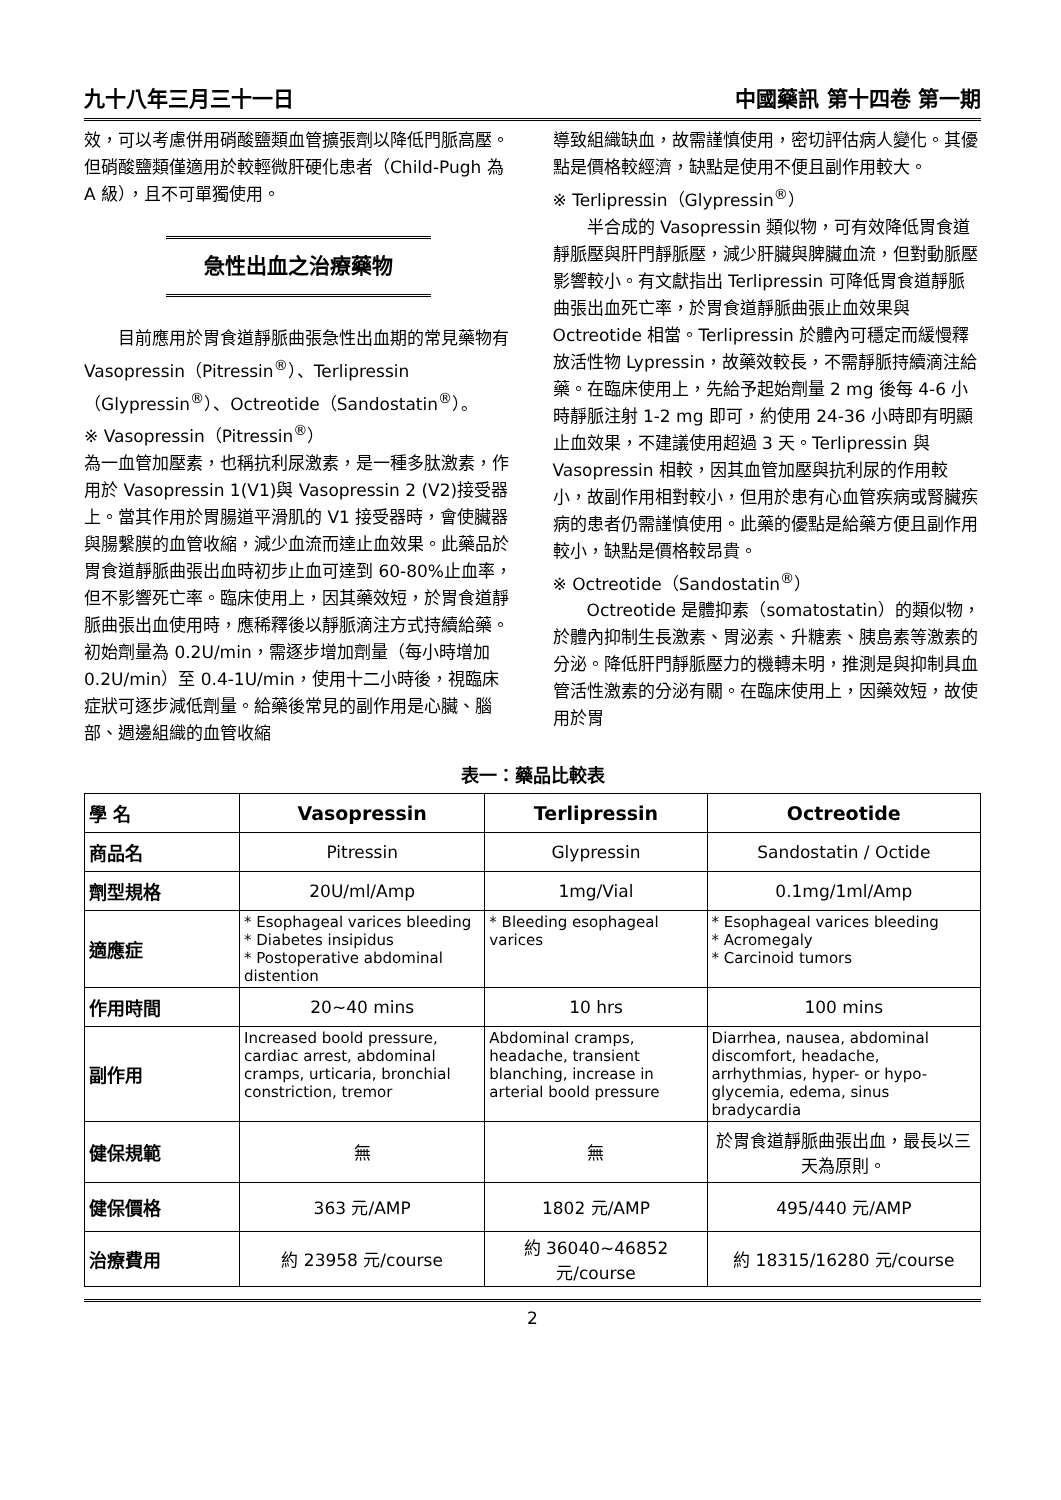九十八年三月三十一日 中國藥訊 第十四卷 第一期
效，可以考慮併用硝酸鹽類血管擴張劑以降低門脈高壓。但硝酸鹽類僅適用於較輕微肝硬化患者（Child-Pugh 為 A 級），且不可單獨使用。
急性出血之治療藥物
目前應用於胃食道靜脈曲張急性出血期的常見藥物有 Vasopressin（Pitressin<sup>®</sup>）、Terlipressin（Glypressin<sup>®</sup>）、Octreotide（Sandostatin<sup>®</sup>）。
※ Vasopressin（Pitressin<sup>®</sup>）
為一血管加壓素，也稱抗利尿激素，是一種多肽激素，作用於 Vasopressin 1(V1)與 Vasopressin 2 (V2)接受器上。當其作用於胃腸道平滑肌的 V1 接受器時，會使臟器與腸繫膜的血管收縮，減少血流而達止血效果。此藥品於胃食道靜脈曲張出血時初步止血可達到 60-80%止血率，但不影響死亡率。臨床使用上，因其藥效短，於胃食道靜脈曲張出血使用時，應稀釋後以靜脈滴注方式持續給藥。初始劑量為 0.2U/min，需逐步增加劑量（每小時增加 0.2U/min）至 0.4-1U/min，使用十二小時後，視臨床症狀可逐步減低劑量。給藥後常見的副作用是心臟、腦部、週邊組織的血管收縮
導致組織缺血，故需謹慎使用，密切評估病人變化。其優點是價格較經濟，缺點是使用不便且副作用較大。
※ Terlipressin（Glypressin<sup>®</sup>）
半合成的 Vasopressin 類似物，可有效降低胃食道靜脈壓與肝門靜脈壓，減少肝臟與脾臟血流，但對動脈壓影響較小。有文獻指出 Terlipressin 可降低胃食道靜脈曲張出血死亡率，於胃食道靜脈曲張止血效果與 Octreotide 相當。Terlipressin 於體內可穩定而緩慢釋放活性物 Lypressin，故藥效較長，不需靜脈持續滴注給藥。在臨床使用上，先給予起始劑量 2 mg 後每 4-6 小時靜脈注射 1-2 mg 即可，約使用 24-36 小時即有明顯止血效果，不建議使用超過 3 天。Terlipressin 與 Vasopressin 相較，因其血管加壓與抗利尿的作用較小，故副作用相對較小，但用於患有心血管疾病或腎臟疾病的患者仍需謹慎使用。此藥的優點是給藥方便且副作用較小，缺點是價格較昂貴。
※ Octreotide（Sandostatin<sup>®</sup>）
Octreotide 是體抑素（somatostatin）的類似物，於體內抑制生長激素、胃泌素、升糖素、胰島素等激素的分泌。降低肝門靜脈壓力的機轉未明，推測是與抑制具血管活性激素的分泌有關。在臨床使用上，因藥效短，故使用於胃
表一：藥品比較表
| 學 名 | Vasopressin | Terlipressin | Octreotide |
| 商品名 | Pitressin | Glypressin | Sandostatin / Octide |
| 劑型規格 | 20U/ml/Amp | 1mg/Vial | 0.1mg/1ml/Amp |
| 適應症 | * Esophageal varices bleeding * Diabetes insipidus * Postoperative abdominal distention | * Bleeding esophageal varices | * Esophageal varices bleeding * Acromegaly * Carcinoid tumors |
| 作用時間 | 20~40 mins | 10 hrs | 100 mins |
| 副作用 | Increased boold pressure, cardiac arrest, abdominal cramps, urticaria, bronchial constriction, tremor | Abdominal cramps, headache, transient blanching, increase in arterial boold pressure | Diarrhea, nausea, abdominal discomfort, headache, arrhythmias, hyper- or hypo-glycemia, edema, sinus bradycardia |
| 健保規範 | 無 | 無 | 於胃食道靜脈曲張出血，最長以三天為原則。 |
| 健保價格 | 363 元/AMP | 1802 元/AMP | 495/440 元/AMP |
| 治療費用 | 約 23958 元/course | 約 36040~46852 元/course | 約 18315/16280 元/course |
2